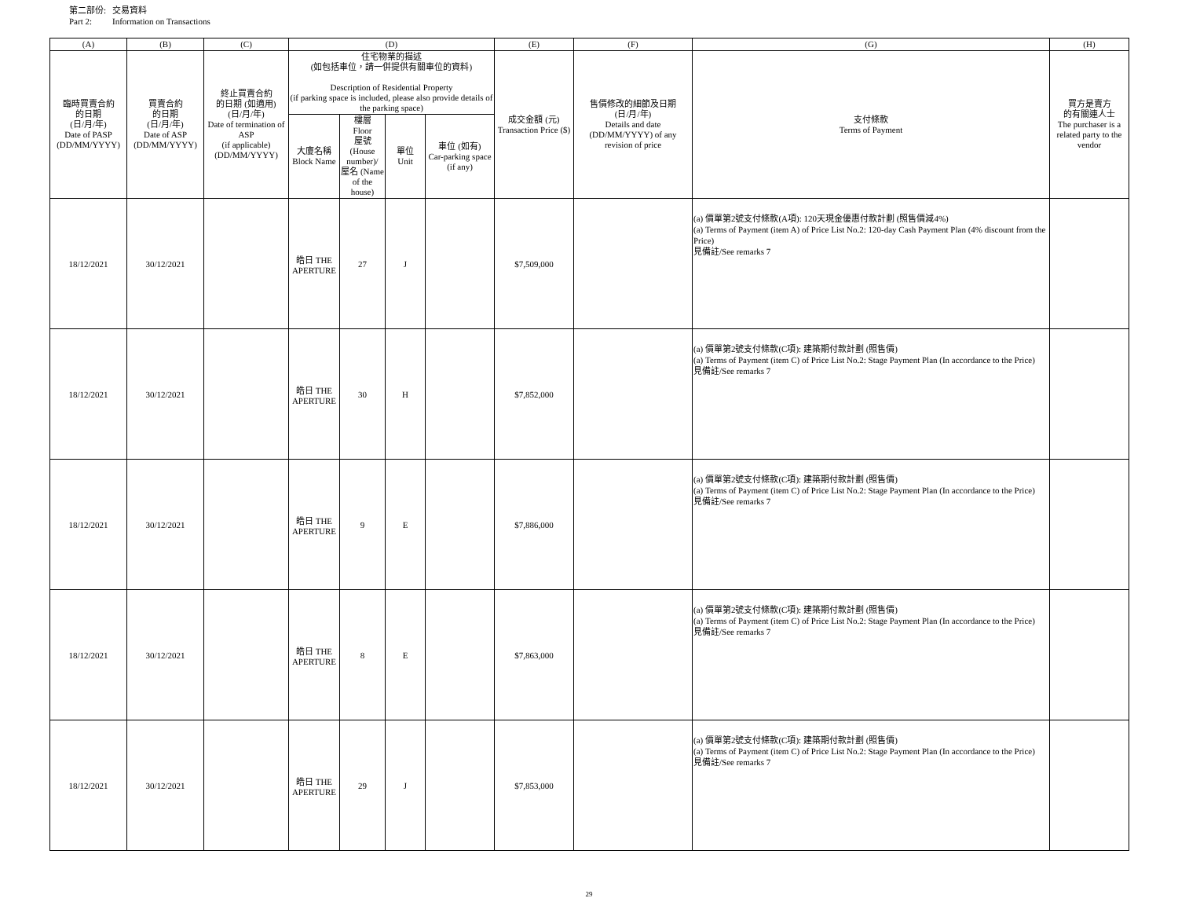第二部份: 交易資料
Part 2: Information on Transactions
| (A) | (B) | (C) | (D) | | | | (E) | (F) | (G) | (H) |
| --- | --- | --- | --- | --- | --- | --- | --- | --- | --- | --- |
| 臨時買賣合約 的日期 (日/月/年) Date of PASP (DD/MM/YYYY) | 買賣合約 的日期 (日/月/年) Date of ASP (DD/MM/YYYY) | 終止買賣合約 的日期 (如適用) (日/月/年) Date of termination of ASP (if applicable) (DD/MM/YYYY) | 住宅物業的描述 (如包括車位，請一併提供有關車位的資料) Description of Residential Property (if parking space is included, please also provide details of the parking space) | | | | 成交金額 (元) Transaction Price ($) | 售價修改的細節及日期 (日/月/年) Details and date (DD/MM/YYYY) of any revision of price | 支付條款 Terms of Payment | 買方是賣方 的有關連人士 The purchaser is a related party to the vendor |
| | | | 大廈名稱 Block Name | 樓層 Floor 屋號 (House number)/ 屋名 (Name of the house) | 單位 Unit | 車位 (如有) Car-parking space (if any) | | | | |
| 18/12/2021 | 30/12/2021 | | 皓日 THE APERTURE | 27 | J | | $7,509,000 | | (a) 價單第2號支付條款(A項): 120天現金優惠付款計劃 (照售價減4%) (a) Terms of Payment (item A) of Price List No.2: 120-day Cash Payment Plan (4% discount from the Price) 見備註/See remarks 7 | |
| 18/12/2021 | 30/12/2021 | | 皓日 THE APERTURE | 30 | H | | $7,852,000 | | (a) 價單第2號支付條款(C項): 建築期付款計劃 (照售價) (a) Terms of Payment (item C) of Price List No.2: Stage Payment Plan (In accordance to the Price) 見備註/See remarks 7 | |
| 18/12/2021 | 30/12/2021 | | 皓日 THE APERTURE | 9 | E | | $7,886,000 | | (a) 價單第2號支付條款(C項): 建築期付款計劃 (照售價) (a) Terms of Payment (item C) of Price List No.2: Stage Payment Plan (In accordance to the Price) 見備註/See remarks 7 | |
| 18/12/2021 | 30/12/2021 | | 皓日 THE APERTURE | 8 | E | | $7,863,000 | | (a) 價單第2號支付條款(C項): 建築期付款計劃 (照售價) (a) Terms of Payment (item C) of Price List No.2: Stage Payment Plan (In accordance to the Price) 見備註/See remarks 7 | |
| 18/12/2021 | 30/12/2021 | | 皓日 THE APERTURE | 29 | J | | $7,853,000 | | (a) 價單第2號支付條款(C項): 建築期付款計劃 (照售價) (a) Terms of Payment (item C) of Price List No.2: Stage Payment Plan (In accordance to the Price) 見備註/See remarks 7 | |
29